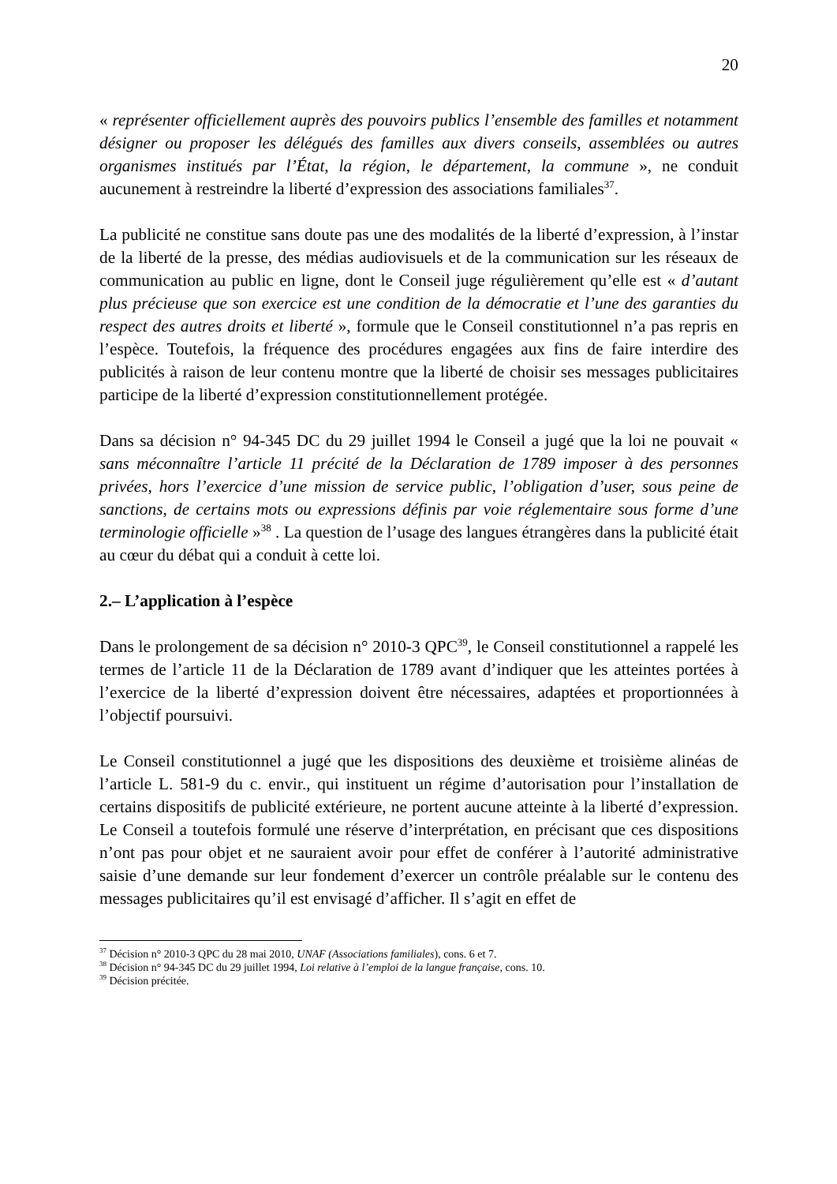20
« représenter officiellement auprès des pouvoirs publics l’ensemble des familles et notamment désigner ou proposer les délégués des familles aux divers conseils, assemblées ou autres organismes institués par l’État, la région, le département, la commune », ne conduit aucunement à restreindre la liberté d’expression des associations familiales<sup>37</sup>.
La publicité ne constitue sans doute pas une des modalités de la liberté d’expression, à l’instar de la liberté de la presse, des médias audiovisuels et de la communication sur les réseaux de communication au public en ligne, dont le Conseil juge régulièrement qu’elle est « d’autant plus précieuse que son exercice est une condition de la démocratie et l’une des garanties du respect des autres droits et liberté », formule que le Conseil constitutionnel n’a pas repris en l’espèce. Toutefois, la fréquence des procédures engagées aux fins de faire interdire des publicités à raison de leur contenu montre que la liberté de choisir ses messages publicitaires participe de la liberté d’expression constitutionnellement protégée.
Dans sa décision n° 94-345 DC du 29 juillet 1994 le Conseil a jugé que la loi ne pouvait « sans méconnaître l’article 11 précité de la Déclaration de 1789 imposer à des personnes privées, hors l’exercice d’une mission de service public, l’obligation d’user, sous peine de sanctions, de certains mots ou expressions définis par voie réglementaire sous forme d’une terminologie officielle »<sup>38</sup> . La question de l’usage des langues étrangères dans la publicité était au cœur du débat qui a conduit à cette loi.
2.– L’application à l’espèce
Dans le prolongement de sa décision n° 2010-3 QPC<sup>39</sup>, le Conseil constitutionnel a rappelé les termes de l’article 11 de la Déclaration de 1789 avant d’indiquer que les atteintes portées à l’exercice de la liberté d’expression doivent être nécessaires, adaptées et proportionnées à l’objectif poursuivi.
Le Conseil constitutionnel a jugé que les dispositions des deuxième et troisième alinéas de l’article L. 581-9 du c. envir., qui instituent un régime d’autorisation pour l’installation de certains dispositifs de publicité extérieure, ne portent aucune atteinte à la liberté d’expression. Le Conseil a toutefois formulé une réserve d’interprétation, en précisant que ces dispositions n’ont pas pour objet et ne sauraient avoir pour effet de conférer à l’autorité administrative saisie d’une demande sur leur fondement d’exercer un contrôle préalable sur le contenu des messages publicitaires qu’il est envisagé d’afficher. Il s’agit en effet de
<sup>37</sup> Décision n° 2010-3 QPC du 28 mai 2010, UNAF (Associations familiales), cons. 6 et 7.
<sup>38</sup> Décision n° 94-345 DC du 29 juillet 1994, Loi relative à l’emploi de la langue française, cons. 10.
<sup>39</sup> Décision précitée.